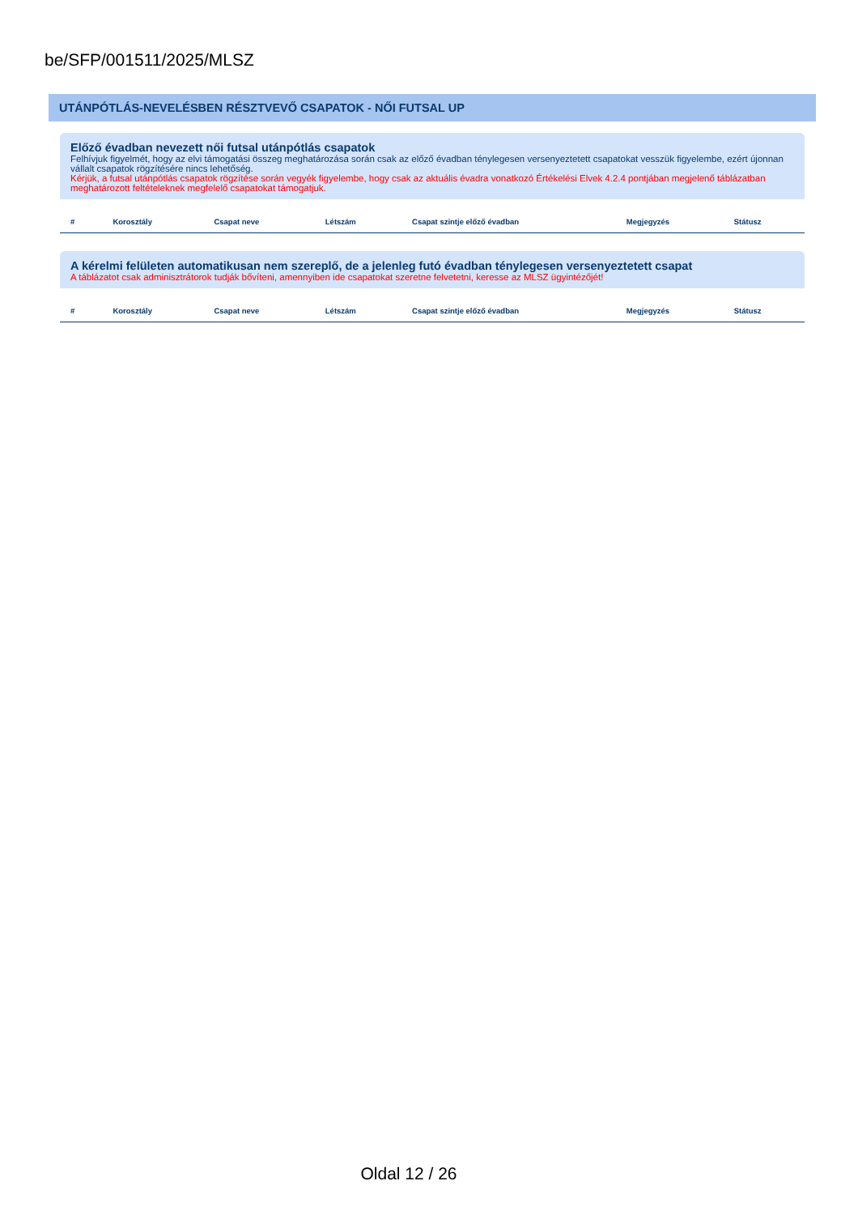be/SFP/001511/2025/MLSZ
UTÁNPÓTLÁS-NEVELÉSBEN RÉSZTVEVŐ CSAPATOK - NŐI FUTSAL UP
Előző évadban nevezett női futsal utánpótlás csapatok
Felhívjuk figyelmét, hogy az elvi támogatási összeg meghatározása során csak az előző évadban ténylegesen versenyeztetett csapatokat vesszük figyelembe, ezért újonnan vállalt csapatok rögzítésére nincs lehetőség.
Kérjük, a futsal utánpótlás csapatok rögzítése során vegyék figyelembe, hogy csak az aktuális évadra vonatkozó Értékelési Elvek 4.2.4 pontjában megjelenő táblázatban meghatározott feltételeknek megfelelő csapatokat támogatjuk.
| # | Korosztály | Csapat neve | Létszám | Csapat szintje előző évadban | Megjegyzés | Státusz |
| --- | --- | --- | --- | --- | --- | --- |
A kérelmi felületen automatikusan nem szereplő, de a jelenleg futó évadban ténylegesen versenyeztetett csapat
A táblázatot csak adminisztrátorok tudják bővíteni, amennyiben ide csapatokat szeretne felvetetni, keresse az MLSZ ügyintézőjét!
| # | Korosztály | Csapat neve | Létszám | Csapat szintje előző évadban | Megjegyzés | Státusz |
| --- | --- | --- | --- | --- | --- | --- |
Oldal 12 / 26